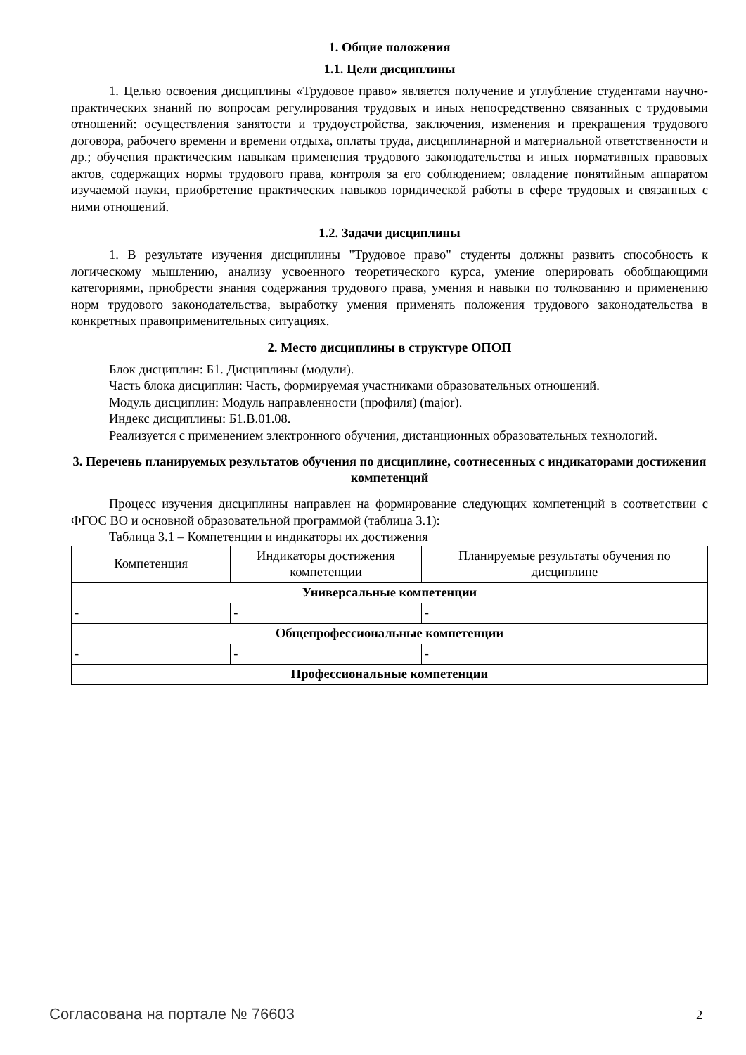1. Общие положения
1.1. Цели дисциплины
1. Целью освоения дисциплины «Трудовое право» является получение и углубление студентами научно-практических знаний по вопросам регулирования трудовых и иных непосредственно связанных с трудовыми отношений: осуществления занятости и трудоустройства, заключения, изменения и прекращения трудового договора, рабочего времени и времени отдыха, оплаты труда, дисциплинарной и материальной ответственности и др.; обучения практическим навыкам применения трудового законодательства и иных нормативных правовых актов, содержащих нормы трудового права, контроля за его соблюдением; овладение понятийным аппаратом изучаемой науки, приобретение практических навыков юридической работы в сфере трудовых и связанных с ними отношений.
1.2. Задачи дисциплины
1. В результате изучения дисциплины "Трудовое право" студенты должны развить способность к логическому мышлению, анализу усвоенного теоретического курса, умение оперировать обобщающими категориями, приобрести знания содержания трудового права, умения и навыки по толкованию и применению норм трудового законодательства, выработку умения применять положения трудового законодательства в конкретных правоприменительных ситуациях.
2. Место дисциплины в структуре ОПОП
Блок дисциплин: Б1. Дисциплины (модули).
Часть блока дисциплин: Часть, формируемая участниками образовательных отношений.
Модуль дисциплин: Модуль направленности (профиля) (major).
Индекс дисциплины: Б1.В.01.08.
Реализуется с применением электронного обучения, дистанционных образовательных технологий.
3. Перечень планируемых результатов обучения по дисциплине, соотнесенных с индикаторами достижения компетенций
Процесс изучения дисциплины направлен на формирование следующих компетенций в соответствии с ФГОС ВО и основной образовательной программой (таблица 3.1):
Таблица 3.1 – Компетенции и индикаторы их достижения
| Компетенция | Индикаторы достижения компетенции | Планируемые результаты обучения по дисциплине |
| Универсальные компетенции | | |
| - | - | - |
| Общепрофессиональные компетенции | | |
| - | - | - |
| Профессиональные компетенции | | |
Согласована на портале № 76603 2